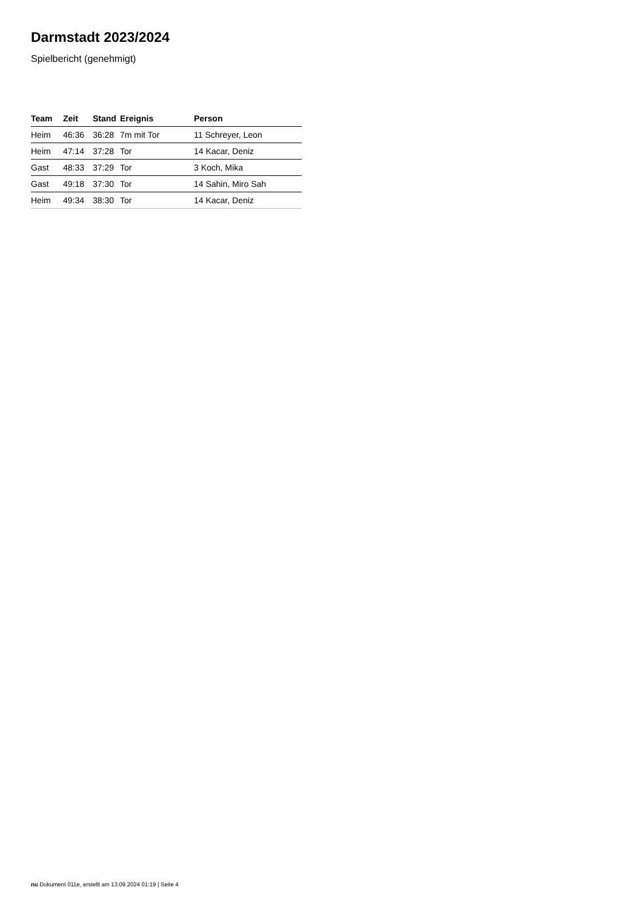Darmstadt 2023/2024
Spielbericht (genehmigt)
| Team | Zeit | Stand | Ereignis | Person |
| --- | --- | --- | --- | --- |
| Heim | 46:36 | 36:28 | 7m mit Tor | 11 Schreyer, Leon |
| Heim | 47:14 | 37:28 | Tor | 14 Kacar, Deniz |
| Gast | 48:33 | 37:29 | Tor | 3 Koch, Mika |
| Gast | 49:18 | 37:30 | Tor | 14 Sahin, Miro Sah |
| Heim | 49:34 | 38:30 | Tor | 14 Kacar, Deniz |
nu.Dokument 011e, erstellt am 13.09.2024 01:19 | Seite 4